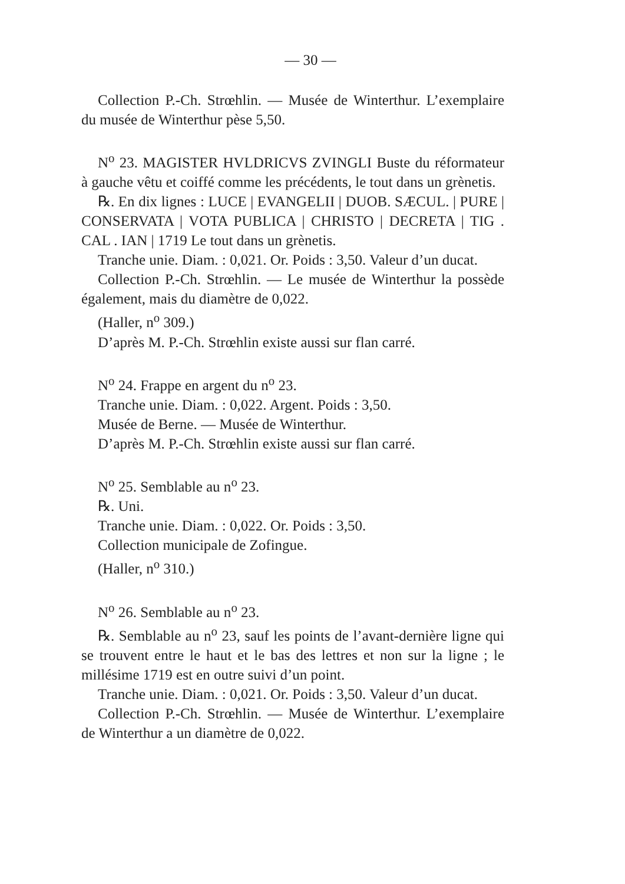— 30 —
Collection P.-Ch. Strœhlin. — Musée de Winterthur. L’exemplaire du musée de Winterthur pèse 5,50.
N<sup>o</sup> 23. MAGISTER HVLDRICVS ZVINGLI Buste du réformateur à gauche vêtu et coiffé comme les précédents, le tout dans un grènetis.
℞. En dix lignes : LUCE | EVANGELII | DUOB. SÆCUL. | PURE | CONSERVATA | VOTA PUBLICA | CHRISTO | DECRETA | TIG . CAL . IAN | 1719 Le tout dans un grènetis.
Tranche unie. Diam. : 0,021. Or. Poids : 3,50. Valeur d’un ducat.
Collection P.-Ch. Strœhlin. — Le musée de Winterthur la possède également, mais du diamètre de 0,022.
(Haller, n<sup>o</sup> 309.)
D’après M. P.-Ch. Strœhlin existe aussi sur flan carré.
N<sup>o</sup> 24. Frappe en argent du n<sup>o</sup> 23.
Tranche unie. Diam. : 0,022. Argent. Poids : 3,50.
Musée de Berne. — Musée de Winterthur.
D’après M. P.-Ch. Strœhlin existe aussi sur flan carré.
N<sup>o</sup> 25. Semblable au n<sup>o</sup> 23.
℞. Uni.
Tranche unie. Diam. : 0,022. Or. Poids : 3,50.
Collection municipale de Zofingue.
(Haller, n<sup>o</sup> 310.)
N<sup>o</sup> 26. Semblable au n<sup>o</sup> 23.
℞. Semblable au n<sup>o</sup> 23, sauf les points de l’avant-dernière ligne qui se trouvent entre le haut et le bas des lettres et non sur la ligne ; le millésime 1719 est en outre suivi d’un point.
Tranche unie. Diam. : 0,021. Or. Poids : 3,50. Valeur d’un ducat.
Collection P.-Ch. Strœhlin. — Musée de Winterthur. L’exemplaire de Winterthur a un diamètre de 0,022.